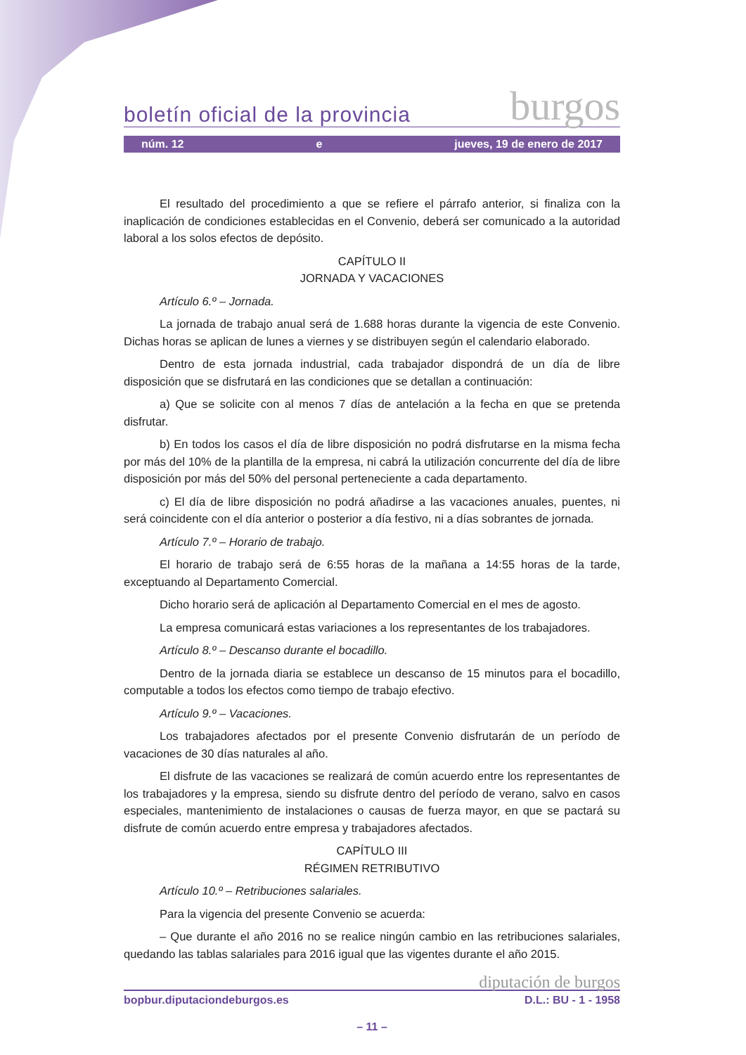boletín oficial de la provincia burgos
núm. 12 e jueves, 19 de enero de 2017
El resultado del procedimiento a que se refiere el párrafo anterior, si finaliza con la inaplicación de condiciones establecidas en el Convenio, deberá ser comunicado a la autoridad laboral a los solos efectos de depósito.
CAPÍTULO II
JORNADA Y VACACIONES
Artículo 6.º – Jornada.
La jornada de trabajo anual será de 1.688 horas durante la vigencia de este Convenio. Dichas horas se aplican de lunes a viernes y se distribuyen según el calendario elaborado.
Dentro de esta jornada industrial, cada trabajador dispondrá de un día de libre disposición que se disfrutará en las condiciones que se detallan a continuación:
a) Que se solicite con al menos 7 días de antelación a la fecha en que se pretenda disfrutar.
b) En todos los casos el día de libre disposición no podrá disfrutarse en la misma fecha por más del 10% de la plantilla de la empresa, ni cabrá la utilización concurrente del día de libre disposición por más del 50% del personal perteneciente a cada departamento.
c) El día de libre disposición no podrá añadirse a las vacaciones anuales, puentes, ni será coincidente con el día anterior o posterior a día festivo, ni a días sobrantes de jornada.
Artículo 7.º – Horario de trabajo.
El horario de trabajo será de 6:55 horas de la mañana a 14:55 horas de la tarde, exceptuando al Departamento Comercial.
Dicho horario será de aplicación al Departamento Comercial en el mes de agosto.
La empresa comunicará estas variaciones a los representantes de los trabajadores.
Artículo 8.º – Descanso durante el bocadillo.
Dentro de la jornada diaria se establece un descanso de 15 minutos para el bocadillo, computable a todos los efectos como tiempo de trabajo efectivo.
Artículo 9.º – Vacaciones.
Los trabajadores afectados por el presente Convenio disfrutarán de un período de vacaciones de 30 días naturales al año.
El disfrute de las vacaciones se realizará de común acuerdo entre los representantes de los trabajadores y la empresa, siendo su disfrute dentro del período de verano, salvo en casos especiales, mantenimiento de instalaciones o causas de fuerza mayor, en que se pactará su disfrute de común acuerdo entre empresa y trabajadores afectados.
CAPÍTULO III
RÉGIMEN RETRIBUTIVO
Artículo 10.º – Retribuciones salariales.
Para la vigencia del presente Convenio se acuerda:
– Que durante el año 2016 no se realice ningún cambio en las retribuciones salariales, quedando las tablas salariales para 2016 igual que las vigentes durante el año 2015.
diputación de burgos
bopbur.diputaciondeburgos.es D.L.: BU - 1 - 1958
– 11 –